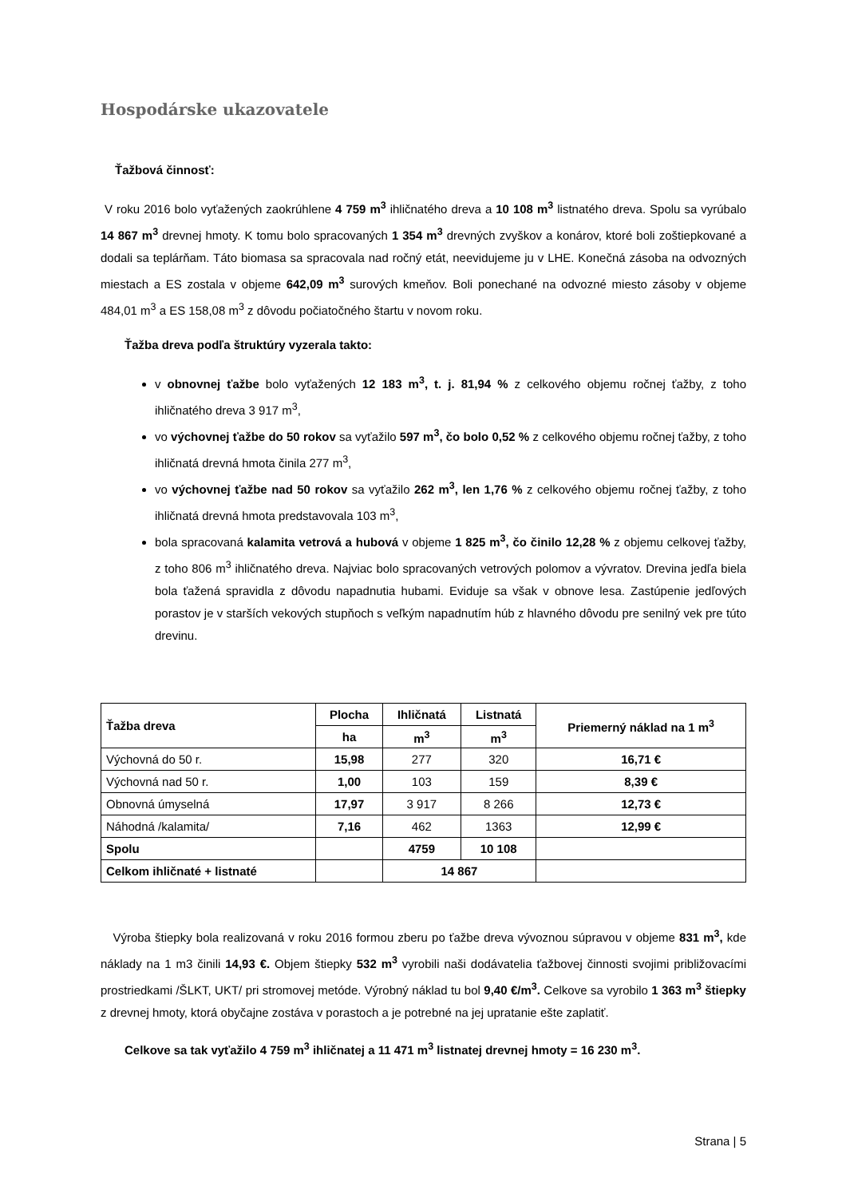Hospodárske ukazovatele
Ťažbová činnosť:
V roku 2016 bolo vyťažených zaokrúhlene 4 759 m<sup>3</sup> ihličnatého dreva a 10 108 m<sup>3</sup> listnatého dreva. Spolu sa vyrúbalo 14 867 m<sup>3</sup> drevnej hmoty. K tomu bolo spracovaných 1 354 m<sup>3</sup> drevných zvyškov a konárov, ktoré boli zoštiepkované a dodali sa teplárňam. Táto biomasa sa spracovala nad ročný etát, neevidujeme ju v LHE. Konečná zásoba na odvozných miestach a ES zostala v objeme 642,09 m<sup>3</sup> surových kmeňov. Boli ponechané na odvozné miesto zásoby v objeme 484,01 m<sup>3</sup> a ES 158,08 m<sup>3</sup> z dôvodu počiatočného štartu v novom roku.
Ťažba dreva podľa štruktúry vyzerala takto:
v obnovnej ťažbe bolo vyťažených 12 183 m<sup>3</sup>, t. j. 81,94 % z celkového objemu ročnej ťažby, z toho ihličnatého dreva 3 917 m<sup>3</sup>,
vo výchovnej ťažbe do 50 rokov sa vyťažilo 597 m<sup>3</sup>, čo bolo 0,52 % z celkového objemu ročnej ťažby, z toho ihličnatá drevná hmota činila 277 m<sup>3</sup>,
vo výchovnej ťažbe nad 50 rokov sa vyťažilo 262 m<sup>3</sup>, len 1,76 % z celkového objemu ročnej ťažby, z toho ihličnatá drevná hmota predstavovala 103 m<sup>3</sup>,
bola spracovaná kalamita vetrová a hubová v objeme 1 825 m<sup>3</sup>, čo činilo 12,28 % z objemu celkovej ťažby, z toho 806 m<sup>3</sup> ihličnatého dreva. Najviac bolo spracovaných vetrových polomov a vývratov. Drevina jedľa biela bola ťažená spravidla z dôvodu napadnutia hubami. Eviduje sa však v obnove lesa. Zastúpenie jedľových porastov je v starších vekových stupňoch s veľkým napadnutím húb z hlavného dôvodu pre senilný vek pre túto drevinu.
| Ťažba dreva | Plocha | Ihličnatá | Listnatá | Priemerný náklad na 1 m<sup>3</sup> |
| --- | --- | --- | --- | --- |
| | ha | m<sup>3</sup> | m<sup>3</sup> | |
| Výchovná do 50 r. | 15,98 | 277 | 320 | 16,71 € |
| Výchovná nad 50 r. | 1,00 | 103 | 159 | 8,39 € |
| Obnovná úmyselná | 17,97 | 3 917 | 8 266 | 12,73 € |
| Náhodná /kalamita/ | 7,16 | 462 | 1363 | 12,99 € |
| Spolu | | 4759 | 10 108 | |
| Celkom ihličnaté + listnaté | | 14 867 | | |
Výroba štiepky bola realizovaná v roku 2016 formou zberu po ťažbe dreva vývoznou súpravou v objeme 831 m<sup>3</sup>, kde náklady na 1 m3 činili 14,93 €. Objem štiepky 532 m<sup>3</sup> vyrobili naši dodávatelia ťažbovej činnosti svojimi približovacími prostriedkami /ŠLKT, UKT/ pri stromovej metóde. Výrobný náklad tu bol 9,40 €/m<sup>3</sup>. Celkove sa vyrobilo 1 363 m<sup>3</sup> štiepky z drevnej hmoty, ktorá obyčajne zostáva v porastoch a je potrebné na jej upratanie ešte zaplatiť.
Celkove sa tak vyťažilo 4 759 m<sup>3</sup> ihličnatej a 11 471 m<sup>3</sup> listnatej drevnej hmoty = 16 230 m<sup>3</sup>.
Strana | 5